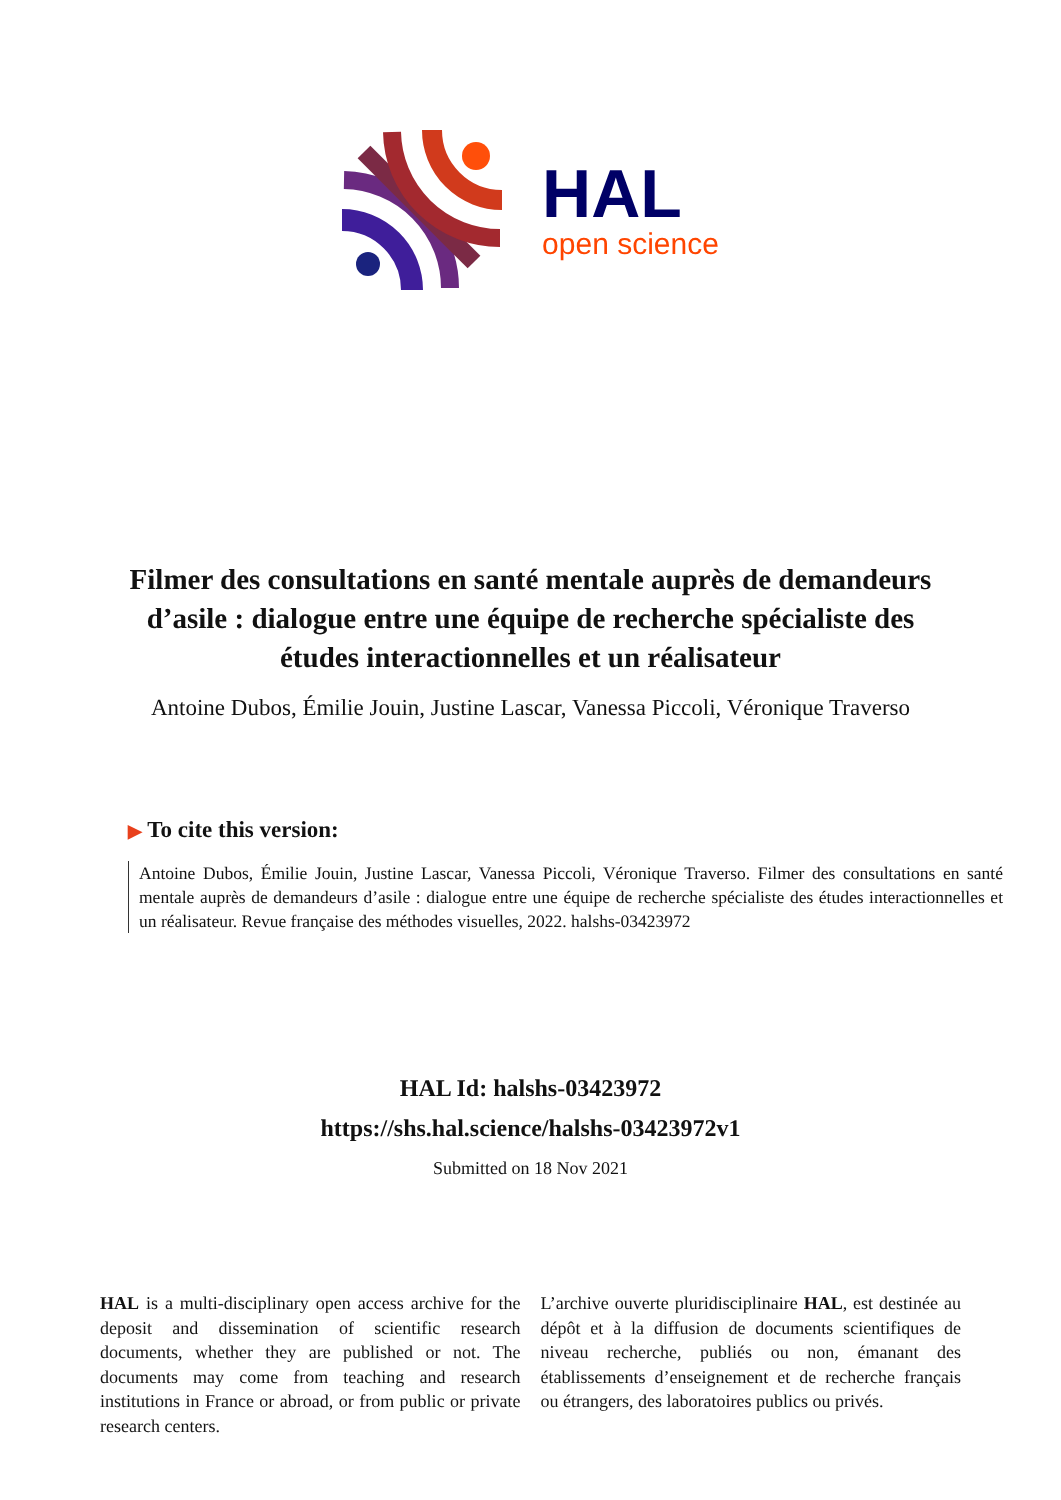HAL
open science
Filmer des consultations en santé mentale auprès de demandeurs d’asile : dialogue entre une équipe de recherche spécialiste des études interactionnelles et un réalisateur
Antoine Dubos, Émilie Jouin, Justine Lascar, Vanessa Piccoli, Véronique Traverso
▶ To cite this version:
Antoine Dubos, Émilie Jouin, Justine Lascar, Vanessa Piccoli, Véronique Traverso. Filmer des consultations en santé mentale auprès de demandeurs d’asile : dialogue entre une équipe de recherche spécialiste des études interactionnelles et un réalisateur. Revue française des méthodes visuelles, 2022. halshs-03423972
HAL Id: halshs-03423972
https://shs.hal.science/halshs-03423972v1
Submitted on 18 Nov 2021
HAL is a multi-disciplinary open access archive for the deposit and dissemination of scientific research documents, whether they are published or not. The documents may come from teaching and research institutions in France or abroad, or from public or private research centers.
L’archive ouverte pluridisciplinaire HAL, est destinée au dépôt et à la diffusion de documents scientifiques de niveau recherche, publiés ou non, émanant des établissements d’enseignement et de recherche français ou étrangers, des laboratoires publics ou privés.